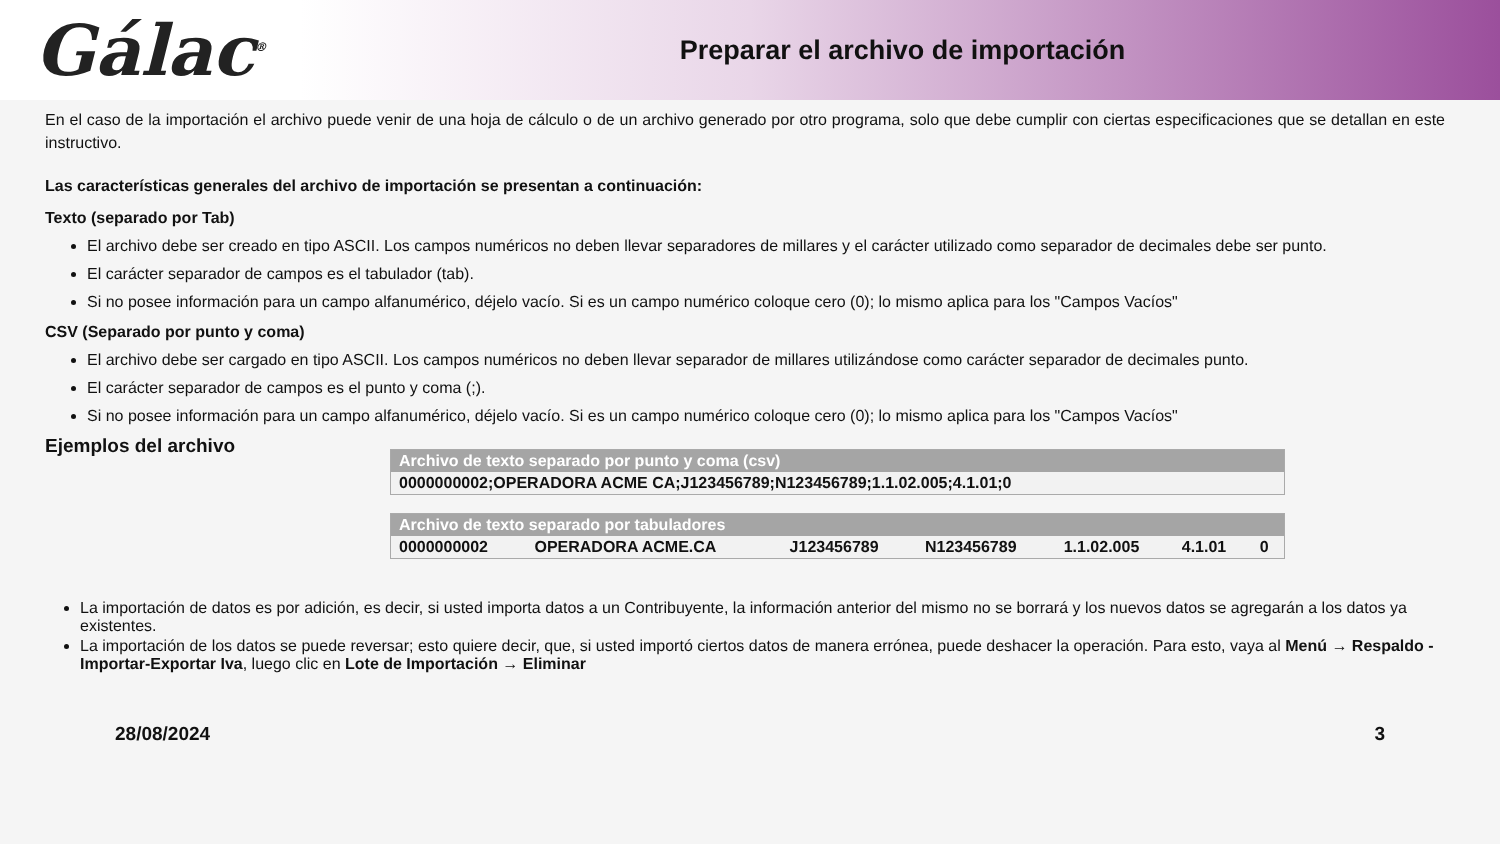Gálac<sup>®</sup>
Preparar el archivo de importación
En el caso de la importación el archivo puede venir de una hoja de cálculo o de un archivo generado por otro programa, solo que debe cumplir con ciertas especificaciones que se detallan en este instructivo.
Las características generales del archivo de importación se presentan a continuación:
Texto (separado por Tab)
El archivo debe ser creado en tipo ASCII. Los campos numéricos no deben llevar separadores de millares y el carácter utilizado como separador de decimales debe ser punto.
El carácter separador de campos es el tabulador (tab).
Si no posee información para un campo alfanumérico, déjelo vacío. Si es un campo numérico coloque cero (0); lo mismo aplica para los "Campos Vacíos"
CSV (Separado por punto y coma)
El archivo debe ser cargado en tipo ASCII. Los campos numéricos no deben llevar separador de millares utilizándose como carácter separador de decimales punto.
El carácter separador de campos es el punto y coma (;).
Si no posee información para un campo alfanumérico, déjelo vacío. Si es un campo numérico coloque cero (0); lo mismo aplica para los "Campos Vacíos"
Ejemplos del archivo
| Archivo de texto separado por punto y coma (csv) |
| --- |
| 0000000002;OPERADORA ACME CA;J123456789;N123456789;1.1.02.005;4.1.01;0 |
| Archivo de texto separado por tabuladores | | | | | | |
| --- | --- | --- | --- | --- | --- | --- |
| 0000000002 | OPERADORA ACME.CA | J123456789 | N123456789 | 1.1.02.005 | 4.1.01 | 0 |
La importación de datos es por adición, es decir, si usted importa datos a un Contribuyente, la información anterior del mismo no se borrará y los nuevos datos se agregarán a los datos ya existentes.
La importación de los datos se puede reversar; esto quiere decir, que, si usted importó ciertos datos de manera errónea, puede deshacer la operación. Para esto, vaya al Menú → Respaldo - Importar-Exportar Iva, luego clic en Lote de Importación → Eliminar
28/08/2024 3